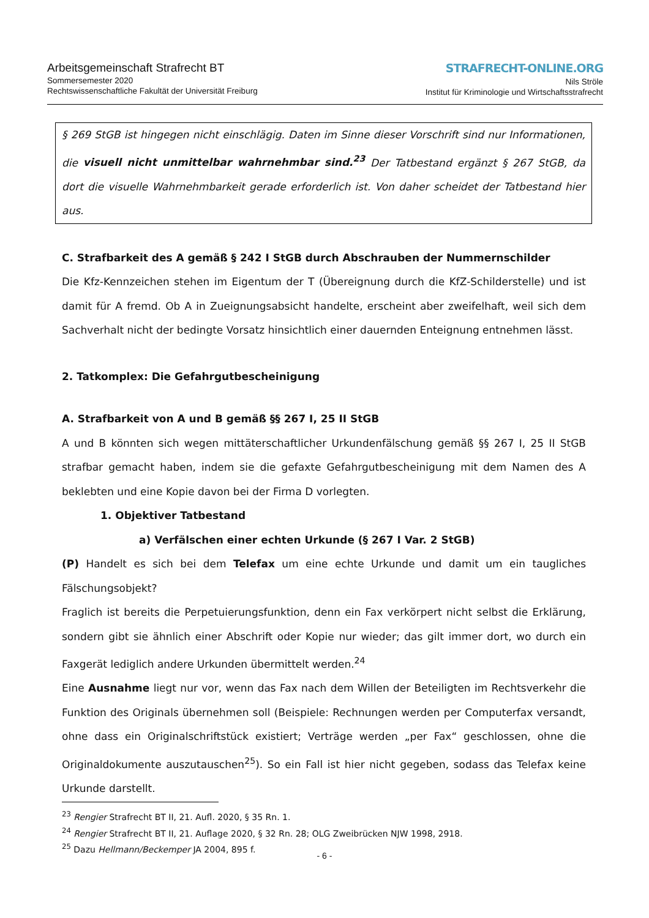Arbeitsgemeinschaft Strafrecht BT
Sommersemester 2020
Rechtswissenschaftliche Fakultät der Universität Freiburg
STRAFRECHT-ONLINE.ORG
Nils Ströle
Institut für Kriminologie und Wirtschaftsstrafrecht
§ 269 StGB ist hingegen nicht einschlägig. Daten im Sinne dieser Vorschrift sind nur Informationen, die visuell nicht unmittelbar wahrnehmbar sind.<sup>23</sup> Der Tatbestand ergänzt § 267 StGB, da dort die visuelle Wahrnehmbarkeit gerade erforderlich ist. Von daher scheidet der Tatbestand hier aus.
C. Strafbarkeit des A gemäß § 242 I StGB durch Abschrauben der Nummernschilder
Die Kfz-Kennzeichen stehen im Eigentum der T (Übereignung durch die KfZ-Schilderstelle) und ist damit für A fremd. Ob A in Zueignungsabsicht handelte, erscheint aber zweifelhaft, weil sich dem Sachverhalt nicht der bedingte Vorsatz hinsichtlich einer dauernden Enteignung entnehmen lässt.
2. Tatkomplex: Die Gefahrgutbescheinigung
A. Strafbarkeit von A und B gemäß §§ 267 I, 25 II StGB
A und B könnten sich wegen mittäterschaftlicher Urkundenfälschung gemäß §§ 267 I, 25 II StGB strafbar gemacht haben, indem sie die gefaxte Gefahrgutbescheinigung mit dem Namen des A beklebten und eine Kopie davon bei der Firma D vorlegten.
1. Objektiver Tatbestand
a) Verfälschen einer echten Urkunde (§ 267 I Var. 2 StGB)
(P) Handelt es sich bei dem Telefax um eine echte Urkunde und damit um ein taugliches Fälschungsobjekt?
Fraglich ist bereits die Perpetuierungsfunktion, denn ein Fax verkörpert nicht selbst die Erklärung, sondern gibt sie ähnlich einer Abschrift oder Kopie nur wieder; das gilt immer dort, wo durch ein Faxgerät lediglich andere Urkunden übermittelt werden.<sup>24</sup>
Eine Ausnahme liegt nur vor, wenn das Fax nach dem Willen der Beteiligten im Rechtsverkehr die Funktion des Originals übernehmen soll (Beispiele: Rechnungen werden per Computerfax versandt, ohne dass ein Originalschriftstück existiert; Verträge werden „per Fax“ geschlossen, ohne die Originaldokumente auszutauschen<sup>25</sup>). So ein Fall ist hier nicht gegeben, sodass das Telefax keine Urkunde darstellt.
<sup>23</sup> Rengier Strafrecht BT II, 21. Aufl. 2020, § 35 Rn. 1.
<sup>24</sup> Rengier Strafrecht BT II, 21. Auflage 2020, § 32 Rn. 28; OLG Zweibrücken NJW 1998, 2918.
<sup>25</sup> Dazu Hellmann/Beckemper JA 2004, 895 f.
- 6 -